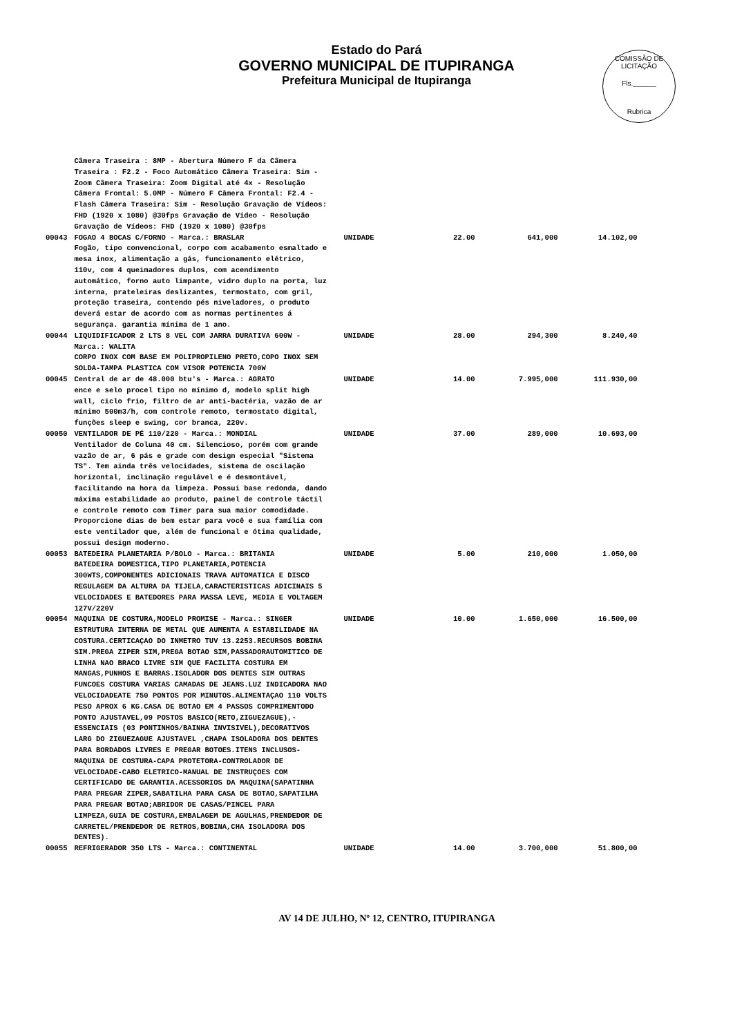Estado do Pará
GOVERNO MUNICIPAL DE ITUPIRANGA
Prefeitura Municipal de Itupiranga
COMISSÃO DE LICITAÇÃO
Fls.______
Rubrica
| | Câmera Traseira : 8MP - Abertura Número F da Câmera Traseira : F2.2 - Foco Automático Câmera Traseira: Sim - Zoom Câmera Traseira: Zoom Digital até 4x - Resolução Câmera Frontal: 5.0MP - Número F Câmera Frontal: F2.4 - Flash Câmera Traseira: Sim - Resolução Gravação de Vídeos: FHD (1920 x 1080) @30fps Gravação de Vídeo - Resolução Gravação de Vídeos: FHD (1920 x 1080) @30fps | | | | |
| 00043 | FOGAO 4 BOCAS C/FORNO - Marca.: BRASLAR Fogão, tipo convencional, corpo com acabamento esmaltado e mesa inox, alimentação a gás, funcionamento elétrico, 110v, com 4 queimadores duplos, com acendimento automático, forno auto limpante, vidro duplo na porta, luz interna, prateleiras deslizantes, termostato, com gril, proteção traseira, contendo pés niveladores, o produto deverá estar de acordo com as normas pertinentes á segurança. garantia mínima de 1 ano. | UNIDADE | 22.00 | 641,000 | 14.102,00 |
| 00044 | LIQUIDIFICADOR 2 LTS 8 VEL COM JARRA DURATIVA 600W - Marca.: WALITA CORPO INOX COM BASE EM POLIPROPILENO PRETO,COPO INOX SEM SOLDA-TAMPA PLASTICA COM VISOR POTENCIA 700W | UNIDADE | 28.00 | 294,300 | 8.240,40 |
| 00045 | Central de ar de 48.000 btu's - Marca.: AGRATO ence e selo procel tipo no mínimo d, modelo split high wall, ciclo frio, filtro de ar anti-bactéria, vazão de ar mínimo 500m3/h, com controle remoto, termostato digital, funções sleep e swing, cor branca, 220v. | UNIDADE | 14.00 | 7.995,000 | 111.930,00 |
| 00050 | VENTILADOR DE PÉ 110/220 - Marca.: MONDIAL Ventilador de Coluna 40 cm. Silencioso, porém com grande vazão de ar, 6 pás e grade com design especial "Sistema TS". Tem ainda três velocidades, sistema de oscilação horizontal, inclinação regulável e é desmontável, facilitando na hora da limpeza. Possui base redonda, dando máxima estabilidade ao produto, painel de controle táctil e controle remoto com Timer para sua maior comodidade. Proporcione dias de bem estar para você e sua família com este ventilador que, além de funcional e ótima qualidade, possui design moderno. | UNIDADE | 37.00 | 289,000 | 10.693,00 |
| 00053 | BATEDEIRA PLANETARIA P/BOLO - Marca.: BRITANIA BATEDEIRA DOMESTICA,TIPO PLANETARIA,POTENCIA 300WTS,COMPONENTES ADICIONAIS TRAVA AUTOMATICA E DISCO REGULAGEM DA ALTURA DA TIJELA,CARACTERISTICAS ADICINAIS 5 VELOCIDADES E BATEDORES PARA MASSA LEVE, MEDIA E VOLTAGEM 127V/220V | UNIDADE | 5.00 | 210,000 | 1.050,00 |
| 00054 | MAQUINA DE COSTURA,MODELO PROMISE - Marca.: SINGER ESTRUTURA INTERNA DE METAL QUE AUMENTA A ESTABILIDADE NA COSTURA.CERTICAÇAO DO INMETRO TUV 13.2253.RECURSOS BOBINA SIM.PREGA ZIPER SIM,PREGA BOTAO SIM,PASSADORAUTOMITICO DE LINHA NAO BRACO LIVRE SIM QUE FACILITA COSTURA EM MANGAS,PUNHOS E BARRAS.ISOLADOR DOS DENTES SIM OUTRAS FUNCOES COSTURA VARIAS CAMADAS DE JEANS.LUZ INDICADORA NAO VELOCIDADEATE 750 PONTOS POR MINUTOS.ALIMENTAÇAO 110 VOLTS PESO APROX 6 KG.CASA DE BOTAO EM 4 PASSOS COMPRIMENTODO PONTO AJUSTAVEL,09 POSTOS BASICO(RETO,ZIGUEZAGUE),-ESSENCIAIS (03 PONTINHOS/BAINHA INVISIVEL),DECORATIVOS LARG DO ZIGUEZAGUE AJUSTAVEL ,CHAPA ISOLADORA DOS DENTES PARA BORDADOS LIVRES E PREGAR BOTOES.ITENS INCLUSOS-MAQUINA DE COSTURA-CAPA PROTETORA-CONTROLADOR DE VELOCIDADE-CABO ELETRICO-MANUAL DE INSTRUÇOES COM CERTIFICADO DE GARANTIA.ACESSORIOS DA MAQUINA(SAPATINHA PARA PREGAR ZIPER,SABATILHA PARA CASA DE BOTAO,SAPATILHA PARA PREGAR BOTAO;ABRIDOR DE CASAS/PINCEL PARA LIMPEZA,GUIA DE COSTURA,EMBALAGEM DE AGULHAS,PRENDEDOR DE CARRETEL/PRENDEDOR DE RETROS,BOBINA,CHA ISOLADORA DOS DENTES). | UNIDADE | 10.00 | 1.650,000 | 16.500,00 |
| 00055 | REFRIGERADOR 350 LTS - Marca.: CONTINENTAL | UNIDADE | 14.00 | 3.700,000 | 51.800,00 |
AV 14 DE JULHO, Nº 12, CENTRO, ITUPIRANGA